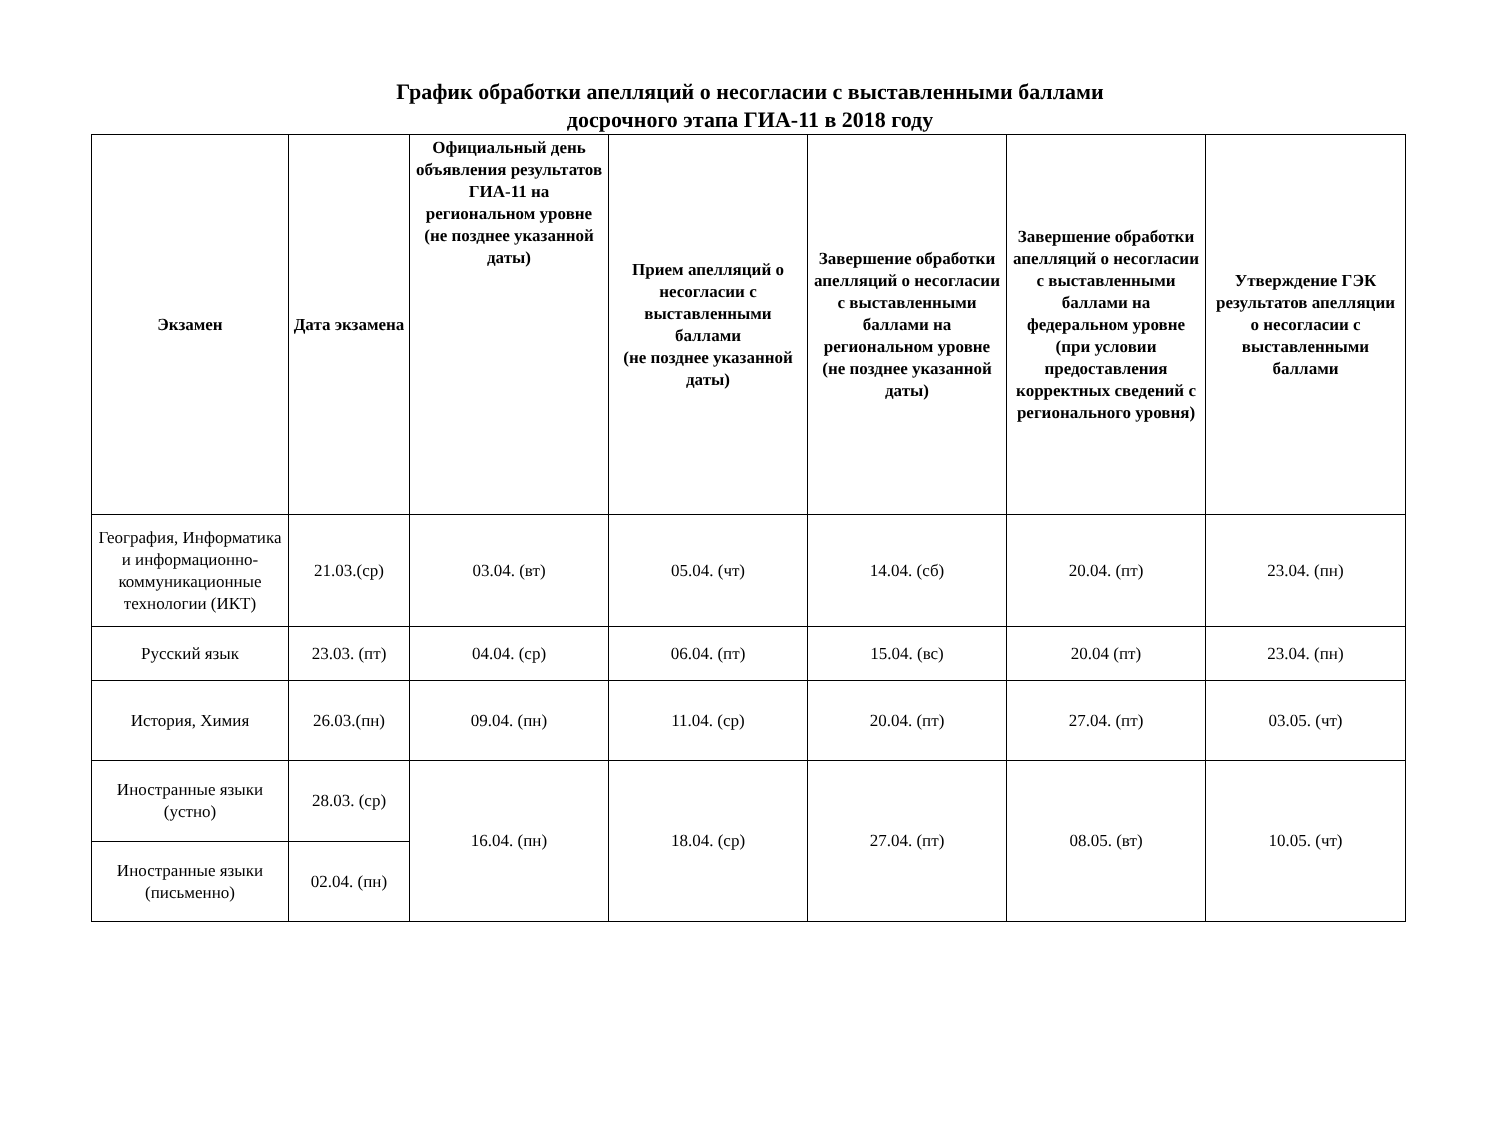График обработки апелляций о несогласии с выставленными баллами
досрочного этапа ГИА-11 в 2018 году
| Экзамен | Дата экзамена | Официальный день объявления результатов ГИА-11 на региональном уровне (не позднее указанной даты) | Прием апелляций о несогласии с выставленными баллами (не позднее указанной даты) | Завершение обработки апелляций о несогласии с выставленными баллами на региональном уровне (не позднее указанной даты) | Завершение обработки апелляций о несогласии с выставленными баллами на федеральном уровне (при условии предоставления корректных сведений с регионального уровня) | Утверждение ГЭК результатов апелляции о несогласии с выставленными баллами |
| --- | --- | --- | --- | --- | --- | --- |
| География, Информатика и информационно-коммуникационные технологии (ИКТ) | 21.03.(ср) | 03.04. (вт) | 05.04. (чт) | 14.04. (сб) | 20.04. (пт) | 23.04. (пн) |
| Русский язык | 23.03. (пт) | 04.04. (ср) | 06.04. (пт) | 15.04. (вс) | 20.04 (пт) | 23.04. (пн) |
| История, Химия | 26.03.(пн) | 09.04. (пн) | 11.04. (ср) | 20.04. (пт) | 27.04. (пт) | 03.05. (чт) |
| Иностранные языки (устно) | 28.03. (ср) | 16.04. (пн) | 18.04. (ср) | 27.04. (пт) | 08.05. (вт) | 10.05. (чт) |
| Иностранные языки (письменно) | 02.04. (пн) | | | | | |